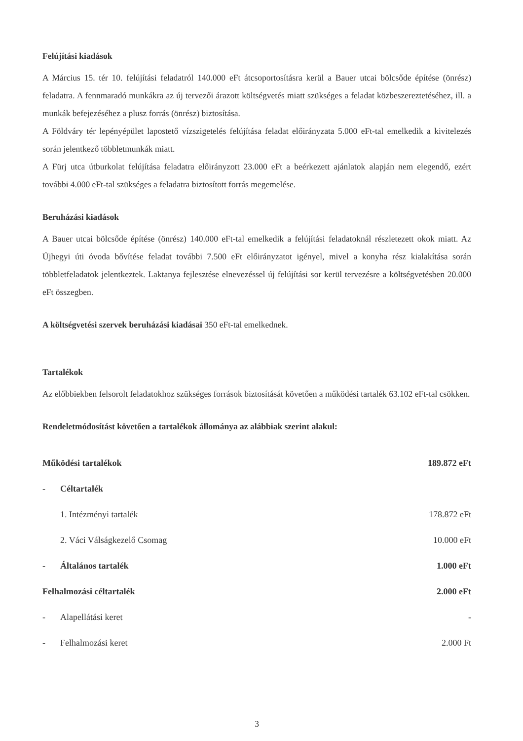Felújítási kiadások
A Március 15. tér 10. felújítási feladatról 140.000 eFt átcsoportosításra kerül a Bauer utcai bölcsőde építése (önrész) feladatra. A fennmaradó munkákra az új tervezői árazott költségvetés miatt szükséges a feladat közbeszereztetéséhez, ill. a munkák befejezéséhez a plusz forrás (önrész) biztosítása.
A Földváry tér lepényépület lapostető vízszigetelés felújítása feladat előirányzata 5.000 eFt-tal emelkedik a kivitelezés során jelentkező többletmunkák miatt.
A Fürj utca útburkolat felújítása feladatra előirányzott 23.000 eFt a beérkezett ajánlatok alapján nem elegendő, ezért további 4.000 eFt-tal szükséges a feladatra biztosított forrás megemelése.
Beruházási kiadások
A Bauer utcai bölcsőde építése (önrész) 140.000 eFt-tal emelkedik a felújítási feladatoknál részletezett okok miatt. Az Újhegyi úti óvoda bővítése feladat további 7.500 eFt előirányzatot igényel, mivel a konyha rész kialakítása során többletfeladatok jelentkeztek. Laktanya fejlesztése elnevezéssel új felújítási sor kerül tervezésre a költségvetésben 20.000 eFt összegben.
A költségvetési szervek beruházási kiadásai 350 eFt-tal emelkednek.
Tartalékok
Az előbbiekben felsorolt feladatokhoz szükséges források biztosítását követően a működési tartalék 63.102 eFt-tal csökken.
Rendeletmódosítást követően a tartalékok állománya az alábbiak szerint alakul:
| Működési tartalékok | | 189.872 eFt |
| - | Céltartalék | |
| | 1. Intézményi tartalék | 178.872 eFt |
| | 2. Váci Válságkezelő Csomag | 10.000 eFt |
| - | Általános tartalék | 1.000 eFt |
| Felhalmozási céltartalék | | 2.000 eFt |
| - | Alapellátási keret | - |
| - | Felhalmozási keret | 2.000 Ft |
3